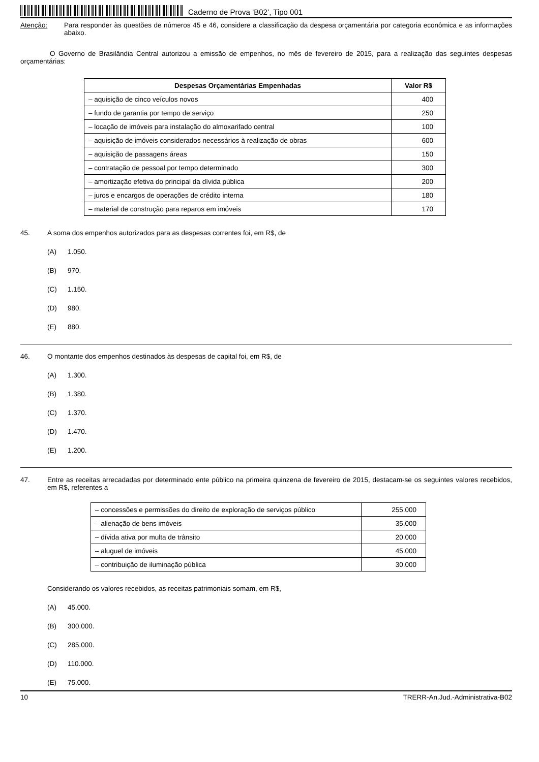Caderno de Prova ’B02’, Tipo 001
Atenção: Para responder às questões de números 45 e 46, considere a classificação da despesa orçamentária por categoria econômica e as informações abaixo.
O Governo de Brasilândia Central autorizou a emissão de empenhos, no mês de fevereiro de 2015, para a realização das seguintes despesas orçamentárias:
| Despesas Orçamentárias Empenhadas | Valor R$ |
| --- | --- |
| – aquisição de cinco veículos novos | 400 |
| – fundo de garantia por tempo de serviço | 250 |
| – locação de imóveis para instalação do almoxarifado central | 100 |
| – aquisição de imóveis considerados necessários à realização de obras | 600 |
| – aquisição de passagens áreas | 150 |
| – contratação de pessoal por tempo determinado | 300 |
| – amortização efetiva do principal da dívida pública | 200 |
| – juros e encargos de operações de crédito interna | 180 |
| – material de construção para reparos em imóveis | 170 |
45. A soma dos empenhos autorizados para as despesas correntes foi, em R$, de
(A) 1.050.
(B) 970.
(C) 1.150.
(D) 980.
(E) 880.
46. O montante dos empenhos destinados às despesas de capital foi, em R$, de
(A) 1.300.
(B) 1.380.
(C) 1.370.
(D) 1.470.
(E) 1.200.
47. Entre as receitas arrecadadas por determinado ente público na primeira quinzena de fevereiro de 2015, destacam-se os seguintes valores recebidos, em R$, referentes a
| – concessões e permissões do direito de exploração de serviços público | 255.000 |
| – alienação de bens imóveis | 35.000 |
| – dívida ativa por multa de trânsito | 20.000 |
| – aluguel de imóveis | 45.000 |
| – contribuição de iluminação pública | 30.000 |
Considerando os valores recebidos, as receitas patrimoniais somam, em R$,
(A) 45.000.
(B) 300.000.
(C) 285.000.
(D) 110.000.
(E) 75.000.
10 TRERR-An.Jud.-Administrativa-B02